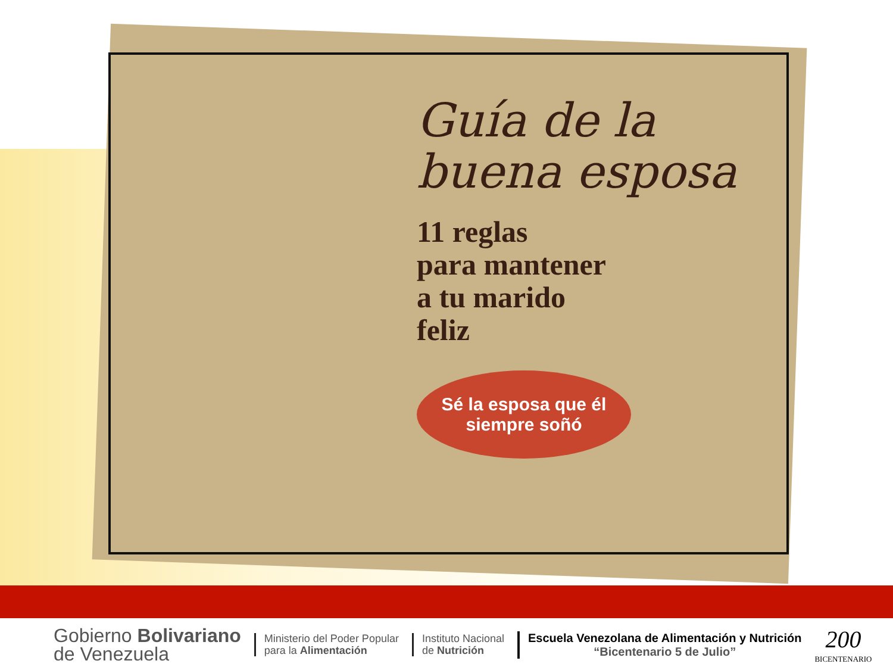Guía de la
buena esposa
11 reglas
para mantener
a tu marido
feliz
Sé la esposa que él siempre soñó
Gobierno Bolivariano
de Venezuela
Ministerio del Poder Popular
para la Alimentación
Instituto Nacional
de Nutrición
Escuela Venezolana de Alimentación y Nutrición
“Bicentenario 5 de Julio”
200
BICENTENARIO